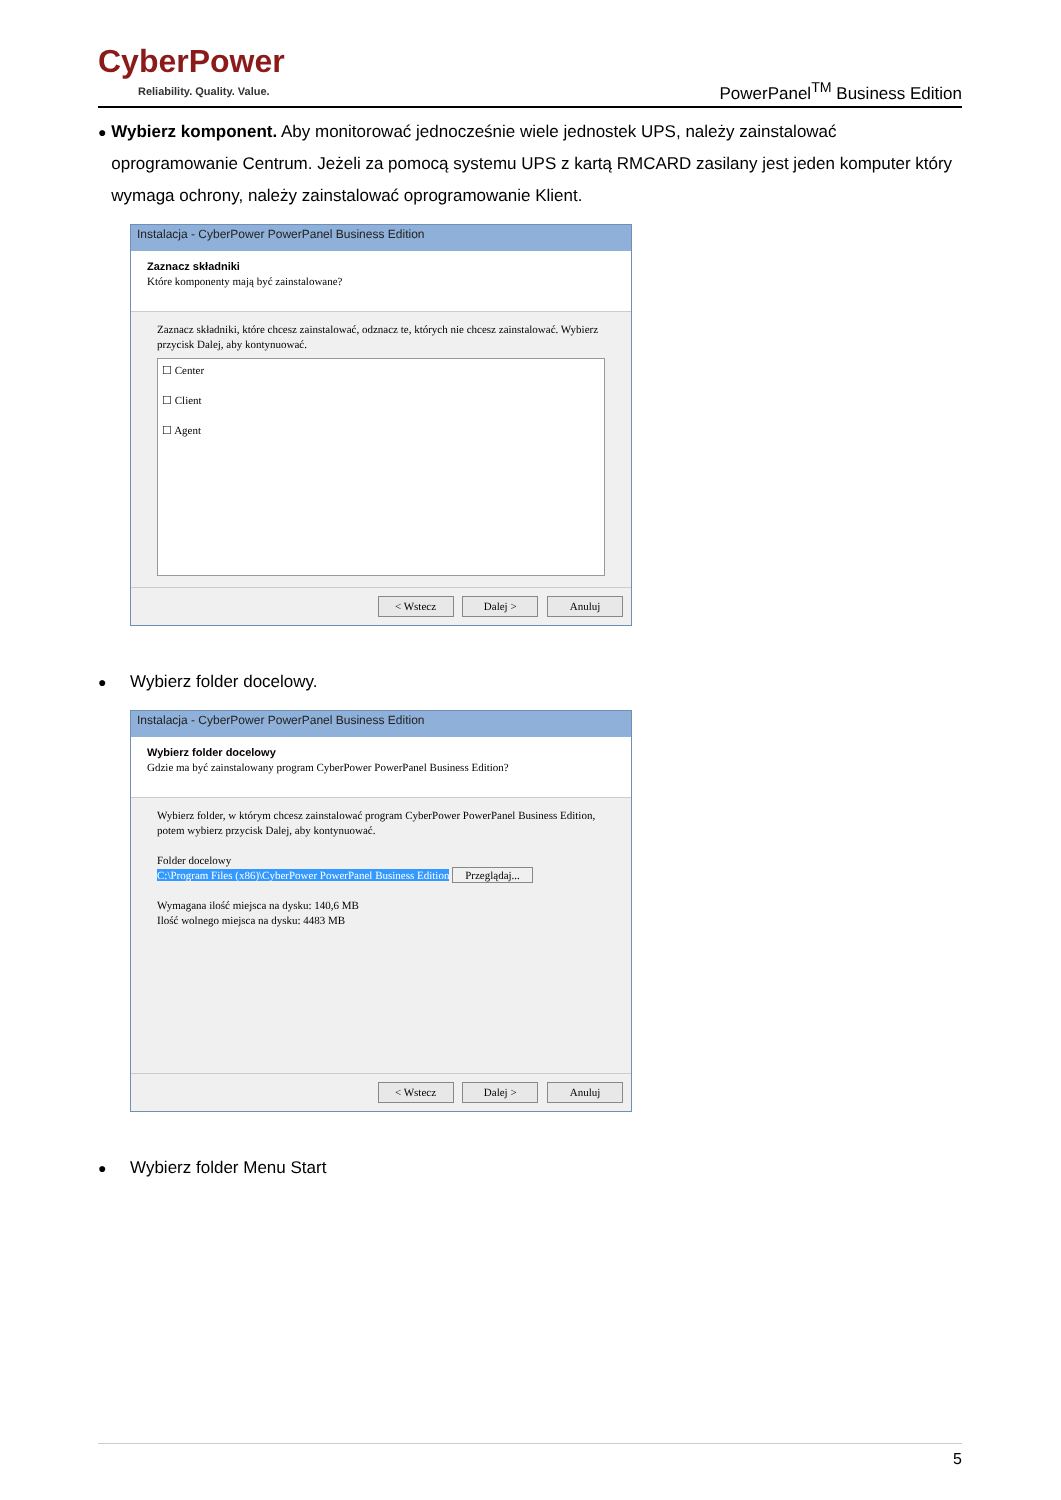CyberPower
Reliability. Quality. Value.
PowerPanel<sup>TM</sup> Business Edition
●
Wybierz komponent. Aby monitorować jednocześnie wiele jednostek UPS, należy zainstalować oprogramowanie Centrum. Jeżeli za pomocą systemu UPS z kartą RMCARD zasilany jest jeden komputer który wymaga ochrony, należy zainstalować oprogramowanie Klient.
Instalacja - CyberPower PowerPanel Business Edition
Zaznacz składniki
Które komponenty mają być zainstalowane?
Zaznacz składniki, które chcesz zainstalować, odznacz te, których nie chcesz zainstalować. Wybierz przycisk Dalej, aby kontynuować.
☐ Center
☐ Client
☐ Agent
< Wstecz Dalej > Anuluj
●
Wybierz folder docelowy.
Instalacja - CyberPower PowerPanel Business Edition
Wybierz folder docelowy
Gdzie ma być zainstalowany program CyberPower PowerPanel Business Edition?
Wybierz folder, w którym chcesz zainstalować program CyberPower PowerPanel Business Edition, potem wybierz przycisk Dalej, aby kontynuować.
Folder docelowy
C:\Program Files (x86)\CyberPower PowerPanel Business Edition Przeglądaj...
Wymagana ilość miejsca na dysku: 140,6 MB
Ilość wolnego miejsca na dysku: 4483 MB
< Wstecz Dalej > Anuluj
●
Wybierz folder Menu Start
5